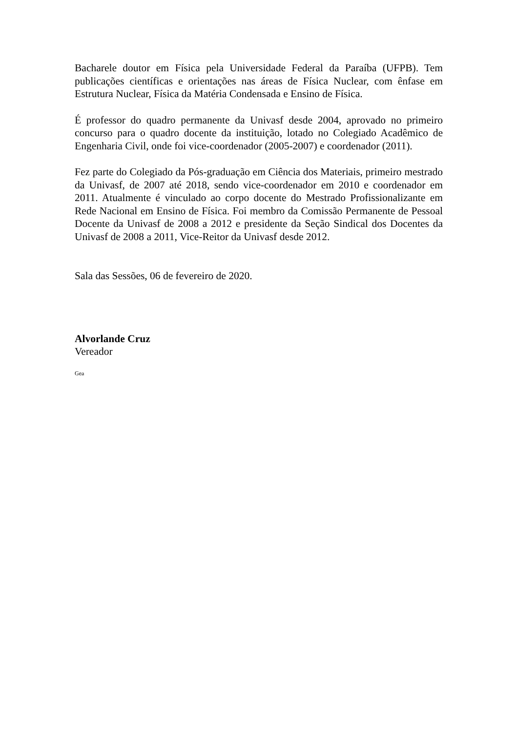Bacharele doutor em Física pela Universidade Federal da Paraíba (UFPB). Tem publicações científicas e orientações nas áreas de Física Nuclear, com ênfase em Estrutura Nuclear, Física da Matéria Condensada e Ensino de Física.
É professor do quadro permanente da Univasf desde 2004, aprovado no primeiro concurso para o quadro docente da instituição, lotado no Colegiado Acadêmico de Engenharia Civil, onde foi vice-coordenador (2005-2007) e coordenador (2011).
Fez parte do Colegiado da Pós-graduação em Ciência dos Materiais, primeiro mestrado da Univasf, de 2007 até 2018, sendo vice-coordenador em 2010 e coordenador em 2011. Atualmente é vinculado ao corpo docente do Mestrado Profissionalizante em Rede Nacional em Ensino de Física. Foi membro da Comissão Permanente de Pessoal Docente da Univasf de 2008 a 2012 e presidente da Seção Sindical dos Docentes da Univasf de 2008 a 2011, Vice-Reitor da Univasf desde 2012.
Sala das Sessões, 06 de fevereiro de 2020.
Alvorlande Cruz
Vereador
Gea